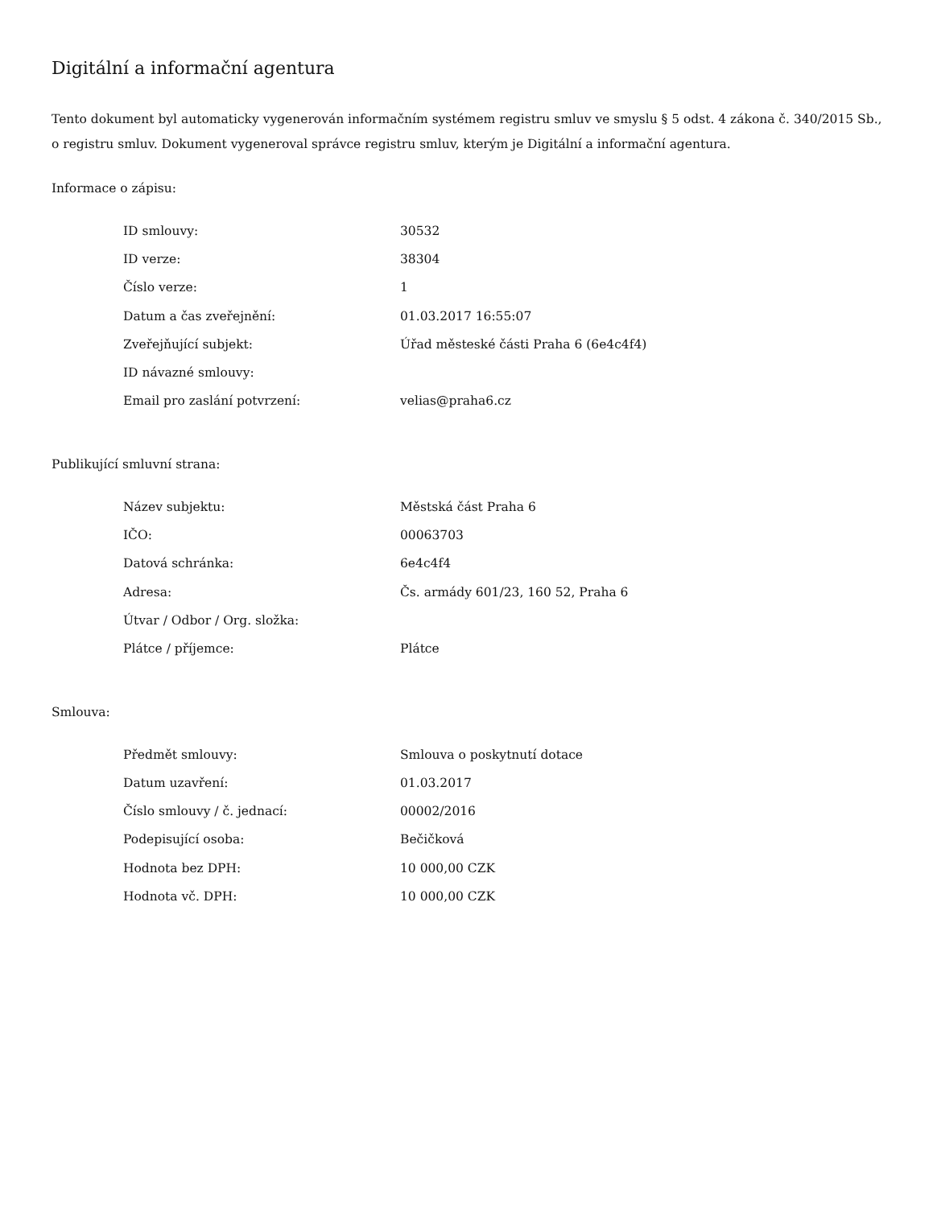Digitální a informační agentura
Tento dokument byl automaticky vygenerován informačním systémem registru smluv ve smyslu § 5 odst. 4 zákona č. 340/2015 Sb., o registru smluv. Dokument vygeneroval správce registru smluv, kterým je Digitální a informační agentura.
Informace o zápisu:
| ID smlouvy: | 30532 |
| ID verze: | 38304 |
| Číslo verze: | 1 |
| Datum a čas zveřejnění: | 01.03.2017 16:55:07 |
| Zveřejňující subjekt: | Úřad městeské části Praha 6 (6e4c4f4) |
| ID návazné smlouvy: | |
| Email pro zaslání potvrzení: | velias@praha6.cz |
Publikující smluvní strana:
| Název subjektu: | Městská část Praha 6 |
| IČO: | 00063703 |
| Datová schránka: | 6e4c4f4 |
| Adresa: | Čs. armády 601/23, 160 52, Praha 6 |
| Útvar / Odbor / Org. složka: | |
| Plátce / příjemce: | Plátce |
Smlouva:
| Předmět smlouvy: | Smlouva o poskytnutí dotace |
| Datum uzavření: | 01.03.2017 |
| Číslo smlouvy / č. jednací: | 00002/2016 |
| Podepisující osoba: | Bečičková |
| Hodnota bez DPH: | 10 000,00 CZK |
| Hodnota vč. DPH: | 10 000,00 CZK |